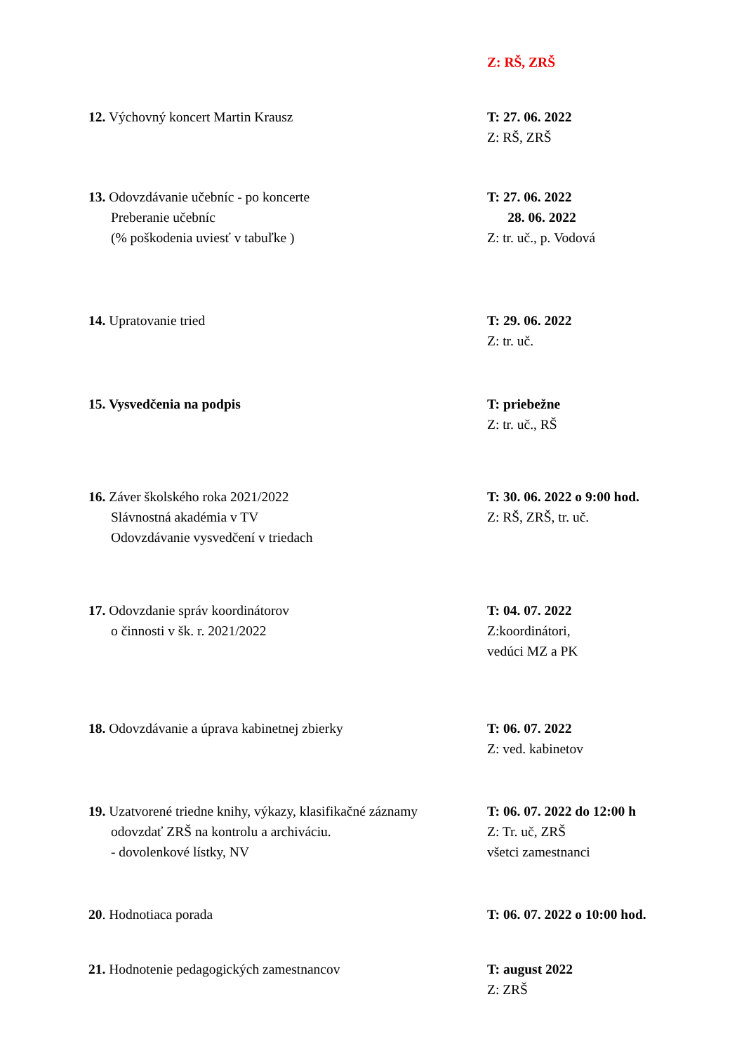Z: RŠ, ZRŠ
12. Výchovný koncert Martin Krausz T: 27. 06. 2022
Z: RŠ, ZRŠ
13. Odovzdávanie učebníc - po koncerte
Preberanie učebníc
(% poškodenia uviesť v tabuľke )
T: 27. 06. 2022
28. 06. 2022
Z: tr. uč., p. Vodová
14. Upratovanie tried T: 29. 06. 2022
Z: tr. uč.
15. Vysvedčenia na podpis T: priebežne
Z: tr. uč., RŠ
16. Záver školského roka 2021/2022
Slávnostná akadémia v TV
Odovzdávanie vysvedčení v triedach
T: 30. 06. 2022 o 9:00 hod.
Z: RŠ, ZRŠ, tr. uč.
17. Odovzdanie správ koordinátorov
o činnosti v šk. r. 2021/2022
T: 04. 07. 2022
Z:koordinátori,
vedúci MZ a PK
18. Odovzdávanie a úprava kabinetnej zbierky T: 06. 07. 2022
Z: ved. kabinetov
19. Uzatvorené triedne knihy, výkazy, klasifikačné záznamy
odovzdať ZRŠ na kontrolu a archiváciu.
- dovolenkové lístky, NV
T: 06. 07. 2022 do 12:00 h
Z: Tr. uč, ZRŠ
všetci zamestnanci
20. Hodnotiaca porada T: 06. 07. 2022 o 10:00 hod.
21. Hodnotenie pedagogických zamestnancov T: august 2022
Z: ZRŠ